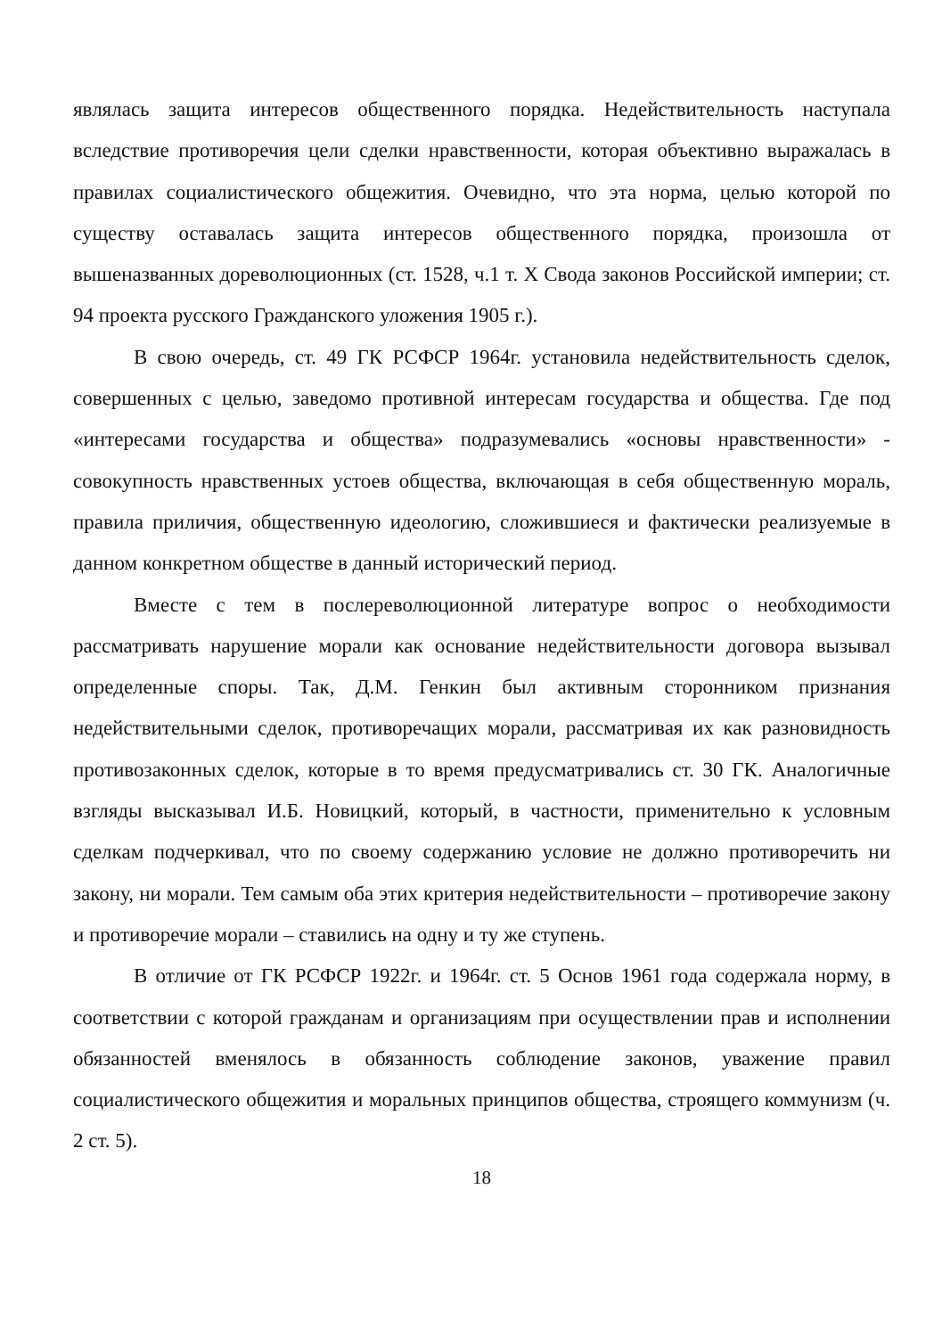являлась защита интересов общественного порядка. Недействительность наступала вследствие противоречия цели сделки нравственности, которая объективно выражалась в правилах социалистического общежития. Очевидно, что эта норма, целью которой по существу оставалась защита интересов общественного порядка, произошла от вышеназванных дореволюционных (ст. 1528, ч.1 т. X Свода законов Российской империи; ст. 94 проекта русского Гражданского уложения 1905 г.).
В свою очередь, ст. 49 ГК РСФСР 1964г. установила недействительность сделок, совершенных с целью, заведомо противной интересам государства и общества. Где под «интересами государства и общества» подразумевались «основы нравственности» - совокупность нравственных устоев общества, включающая в себя общественную мораль, правила приличия, общественную идеологию, сложившиеся и фактически реализуемые в данном конкретном обществе в данный исторический период.
Вместе с тем в послереволюционной литературе вопрос о необходимости рассматривать нарушение морали как основание недействительности договора вызывал определенные споры. Так, Д.М. Генкин был активным сторонником признания недействительными сделок, противоречащих морали, рассматривая их как разновидность противозаконных сделок, которые в то время предусматривались ст. 30 ГК. Аналогичные взгляды высказывал И.Б. Новицкий, который, в частности, применительно к условным сделкам подчеркивал, что по своему содержанию условие не должно противоречить ни закону, ни морали. Тем самым оба этих критерия недействительности – противоречие закону и противоречие морали – ставились на одну и ту же ступень.
В отличие от ГК РСФСР 1922г. и 1964г. ст. 5 Основ 1961 года содержала норму, в соответствии с которой гражданам и организациям при осуществлении прав и исполнении обязанностей вменялось в обязанность соблюдение законов, уважение правил социалистического общежития и моральных принципов общества, строящего коммунизм (ч. 2 ст. 5).
18